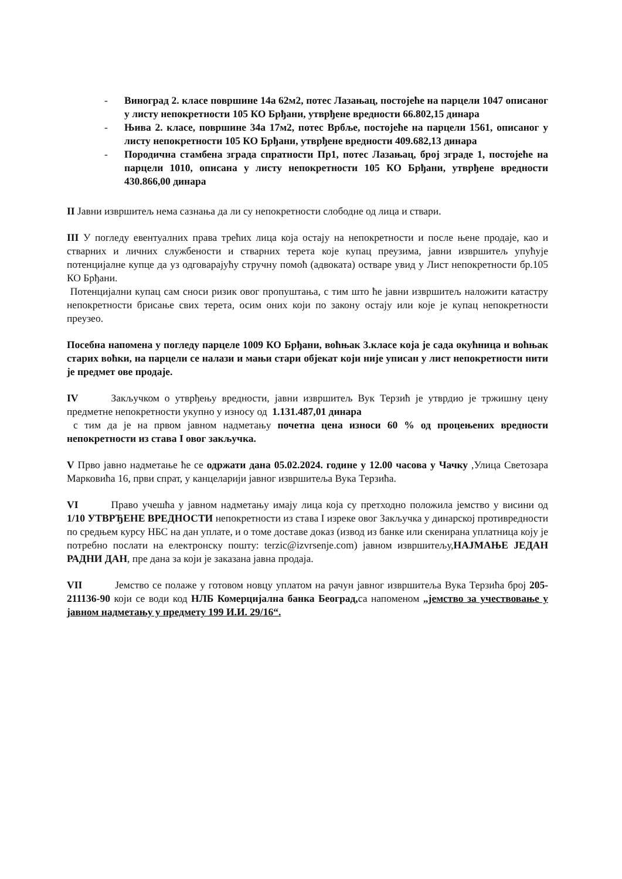- Виноград 2. класе површине 14а 62м2, потес Лазањац, постојеће на парцели 1047 описаног у листу непокретности 105 КО Брђани, утврђене вредности 66.802,15 динара
- Њива 2. класе, површине 34а 17м2, потес Врбље, постојеће на парцели 1561, описаног у листу непокретности 105 КО Брђани, утврђене вредности 409.682,13 динара
- Породична стамбена зграда спратности Пр1, потес Лазањац, број зграде 1, постојеће на парцели 1010, описана у листу непокретности 105 КО Брђани, утврђене вредности 430.866,00 динара
II Јавни извршитељ нема сазнања да ли су непокретности слободне од лица и ствари.
III У погледу евентуалних права трећих лица која остају на непокретности и после њене продаје, као и стварних и личних службености и стварних терета које купац преузима, јавни извршитељ упућује потенцијалне купце да уз одговарајућу стручну помоћ (адвоката) остваре увид у Лист непокретности бр.105 КО Брђани.
Потенцијални купац сам сноси ризик овог пропуштања, с тим што ће јавни извршитељ наложити катастру непокретности брисање свих терета, осим оних који по закону остају или које је купац непокретности преузео.
Посебна напомена у погледу парцеле 1009 КО Брђани, воћњак 3.класе која је сада окућница и воћњак старих воћки, на парцели се налази и мањи стари објекат који није уписан у лист непокретности нити је предмет ове продаје.
IV Закључком о утврђењу вредности, јавни извршитељ Вук Терзић је утврдио је тржишну цену предметне непокретности укупно у износу од 1.131.487,01 динара
с тим да је на првом јавном надметању почетна цена износи 60 % од процењених вредности непокретности из става I овог закључка.
V Прво јавно надметање ће се одржати дана 05.02.2024. године у 12.00 часова у Чачку ,Улица Светозара Марковића 16, први спрат, у канцеларији јавног извршитеља Вука Терзића.
VI Право учешћа у јавном надметању имају лица која су претходно положила јемство у висини од 1/10 УТВРЂЕНЕ ВРЕДНОСТИ непокретности из става I изреке овог Закључка у динарској противредности по средњем курсу НБС на дан уплате, и о томе доставе доказ (извод из банке или скенирана уплатница коју је потребно послати на електронску пошту: terzic@izvrsenje.com) јавном извршитељу,НАЈМАЊЕ ЈЕДАН РАДНИ ДАН, пре дана за који је заказана јавна продаја.
VII Јемство се полаже у готовом новцу уплатом на рачун јавног извршитеља Вука Терзића број 205-211136-90 који се води код НЛБ Комерцијална банка Београд, са напоменом „јемство за учествовање у јавном надметању у предмету 199 И.И. 29/16“.